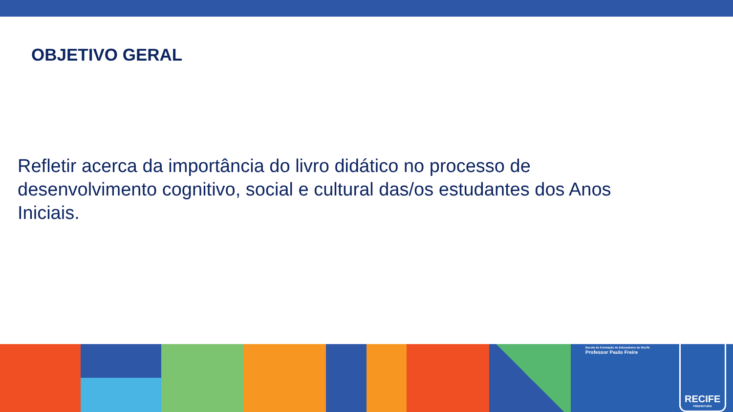OBJETIVO GERAL
Refletir acerca da importância do livro didático no processo de desenvolvimento cognitivo, social e cultural das/os estudantes dos Anos Iniciais.
Escola de Formação de Educadores do Recife
Professor Paulo Freire
RECIFE
PREFEITURA